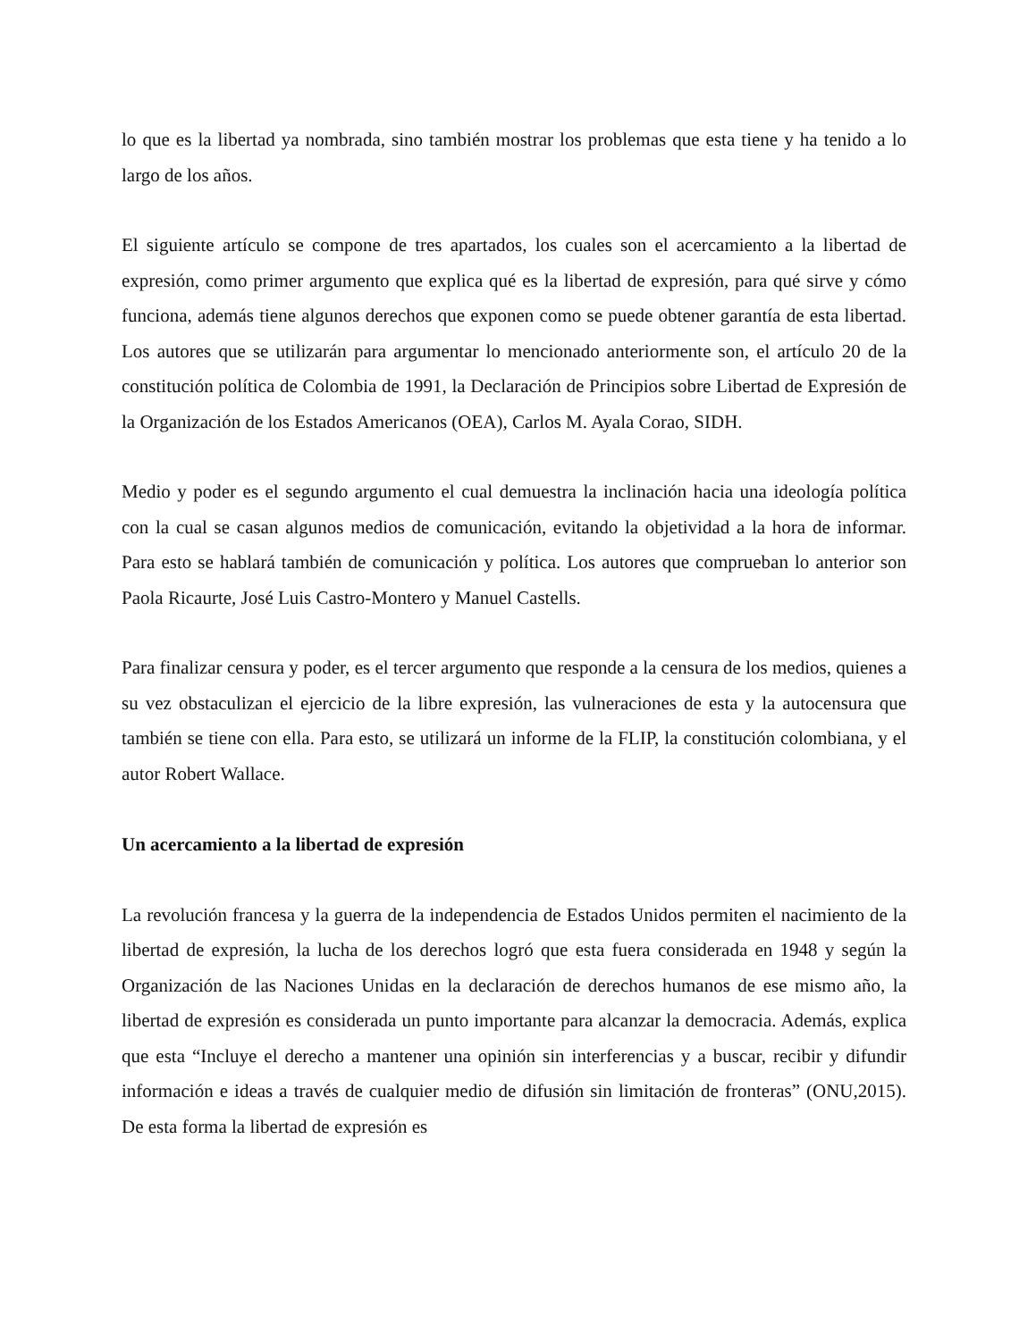lo que es la libertad ya nombrada, sino también mostrar los problemas que esta tiene y ha tenido a lo largo de los años.
El siguiente artículo se compone de tres apartados, los cuales son el acercamiento a la libertad de expresión, como primer argumento que explica qué es la libertad de expresión, para qué sirve y cómo funciona, además tiene algunos derechos que exponen como se puede obtener garantía de esta libertad. Los autores que se utilizarán para argumentar lo mencionado anteriormente son, el artículo 20 de la constitución política de Colombia de 1991, la Declaración de Principios sobre Libertad de Expresión de la Organización de los Estados Americanos (OEA), Carlos M. Ayala Corao, SIDH.
Medio y poder es el segundo argumento el cual demuestra la inclinación hacia una ideología política con la cual se casan algunos medios de comunicación, evitando la objetividad a la hora de informar. Para esto se hablará también de comunicación y política. Los autores que comprueban lo anterior son Paola Ricaurte, José Luis Castro-Montero y Manuel Castells.
Para finalizar censura y poder, es el tercer argumento que responde a la censura de los medios, quienes a su vez obstaculizan el ejercicio de la libre expresión, las vulneraciones de esta y la autocensura que también se tiene con ella. Para esto, se utilizará un informe de la FLIP, la constitución colombiana, y el autor Robert Wallace.
Un acercamiento a la libertad de expresión
La revolución francesa y la guerra de la independencia de Estados Unidos permiten el nacimiento de la libertad de expresión, la lucha de los derechos logró que esta fuera considerada en 1948 y según la Organización de las Naciones Unidas en la declaración de derechos humanos de ese mismo año, la libertad de expresión es considerada un punto importante para alcanzar la democracia. Además, explica que esta “Incluye el derecho a mantener una opinión sin interferencias y a buscar, recibir y difundir información e ideas a través de cualquier medio de difusión sin limitación de fronteras” (ONU,2015). De esta forma la libertad de expresión es